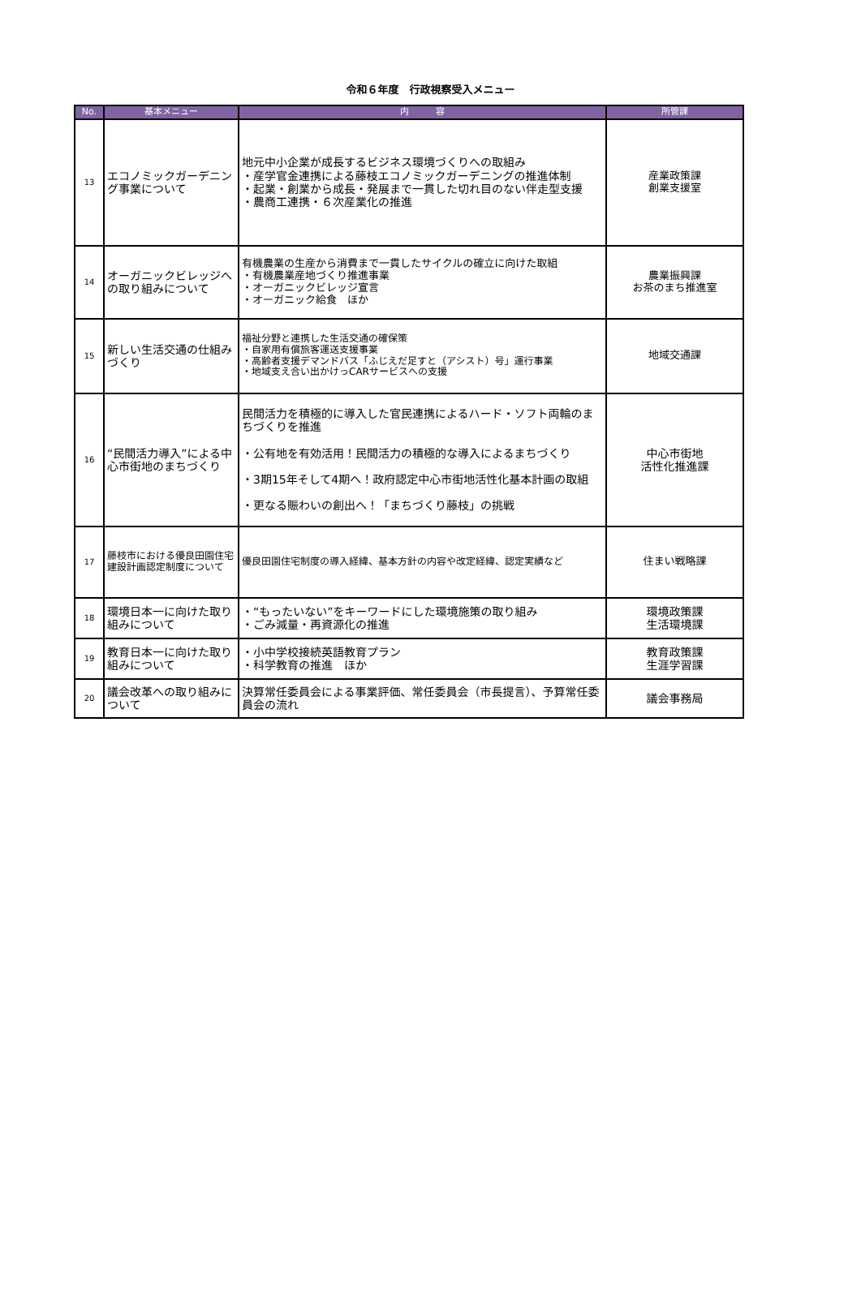令和６年度　行政視察受入メニュー
| No. | 基本メニュー | 内 容 | 所管課 |
| --- | --- | --- | --- |
| 13 | エコノミックガーデニング事業について | 地元中小企業が成長するビジネス環境づくりへの取組み ・産学官金連携による藤枝エコノミックガーデニングの推進体制 ・起業・創業から成長・発展まで一貫した切れ目のない伴走型支援 ・農商工連携・６次産業化の推進 | 産業政策課 創業支援室 |
| 14 | オーガニックビレッジへの取り組みについて | 有機農業の生産から消費まで一貫したサイクルの確立に向けた取組 ・有機農業産地づくり推進事業 ・オーガニックビレッジ宣言 ・オーガニック給食 ほか | 農業振興課 お茶のまち推進室 |
| 15 | 新しい生活交通の仕組みづくり | 福祉分野と連携した生活交通の確保策 ・自家用有償旅客運送支援事業 ・高齢者支援デマンドバス「ふじえだ足すと（アシスト）号」運行事業 ・地域支え合い出かけっCARサービスへの支援 | 地域交通課 |
| 16 | “民間活力導入”による中心市街地のまちづくり | 民間活力を積極的に導入した官民連携によるハード・ソフト両輪のまちづくりを推進 ・公有地を有効活用！民間活力の積極的な導入によるまちづくり ・3期15年そして4期へ！政府認定中心市街地活性化基本計画の取組 ・更なる賑わいの創出へ！「まちづくり藤枝」の挑戦 | 中心市街地 活性化推進課 |
| 17 | 藤枝市における優良田園住宅建設計画認定制度について | 優良田園住宅制度の導入経緯、基本方針の内容や改定経緯、認定実績など | 住まい戦略課 |
| 18 | 環境日本一に向けた取り組みについて | ・“もったいない”をキーワードにした環境施策の取り組み ・ごみ減量・再資源化の推進 | 環境政策課 生活環境課 |
| 19 | 教育日本一に向けた取り組みについて | ・小中学校接続英語教育プラン ・科学教育の推進 ほか | 教育政策課 生涯学習課 |
| 20 | 議会改革への取り組みについて | 決算常任委員会による事業評価、常任委員会（市長提言）、予算常任委員会の流れ | 議会事務局 |